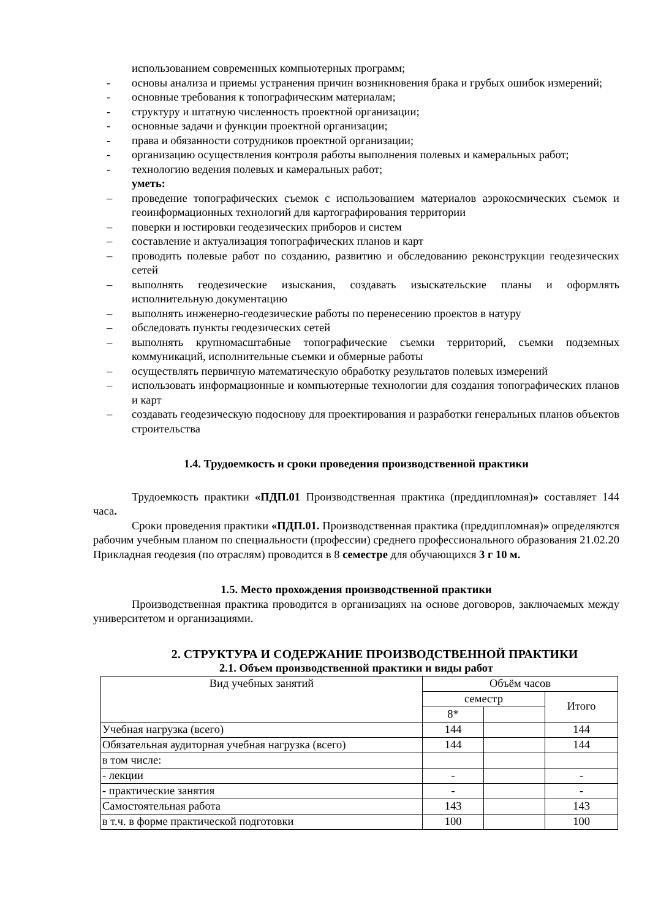использованием современных компьютерных программ;
- основы анализа и приемы устранения причин возникновения брака и грубых ошибок измерений;
- основные требования к топографическим материалам;
- структуру и штатную численность проектной организации;
- основные задачи и функции проектной организации;
- права и обязанности сотрудников проектной организации;
- организацию осуществления контроля работы выполнения полевых и камеральных работ;
- технологию ведения полевых и камеральных работ;
уметь:
– проведение топографических съемок с использованием материалов аэрокосмических съемок и геоинформационных технологий для картографирования территории
– поверки и юстировки геодезических приборов и систем
– составление и актуализация топографических планов и карт
– проводить полевые работ по созданию, развитию и обследованию реконструкции геодезических сетей
– выполнять геодезические изыскания, создавать изыскательские планы и оформлять исполнительную документацию
– выполнять инженерно-геодезические работы по перенесению проектов в натуру
– обследовать пункты геодезических сетей
– выполнять крупномасштабные топографические съемки территорий, съемки подземных коммуникаций, исполнительные съемки и обмерные работы
– осуществлять первичную математическую обработку результатов полевых измерений
– использовать информационные и компьютерные технологии для создания топографических планов и карт
– создавать геодезическую подоснову для проектирования и разработки генеральных планов объектов строительства
1.4. Трудоемкость и сроки проведения производственной практики
Трудоемкость практики «ПДП.01 Производственная практика (преддипломная)» составляет 144 часа.
Сроки проведения практики «ПДП.01. Производственная практика (преддипломная)» определяются рабочим учебным планом по специальности (профессии) среднего профессионального образования 21.02.20 Прикладная геодезия (по отраслям) проводится в 8 семестре для обучающихся 3 г 10 м.
1.5. Место прохождения производственной практики
Производственная практика проводится в организациях на основе договоров, заключаемых между университетом и организациями.
2. СТРУКТУРА И СОДЕРЖАНИЕ ПРОИЗВОДСТВЕННОЙ ПРАКТИКИ
2.1. Объем производственной практики и виды работ
| Вид учебных занятий | Объём часов | | |
| | семестр | | Итого |
| | 8* | | |
| Учебная нагрузка (всего) | 144 | | 144 |
| Обязательная аудиторная учебная нагрузка (всего) | 144 | | 144 |
| в том числе: | | | |
| - лекции | - | | - |
| - практические занятия | - | | - |
| Самостоятельная работа | 143 | | 143 |
| в т.ч. в форме практической подготовки | 100 | | 100 |